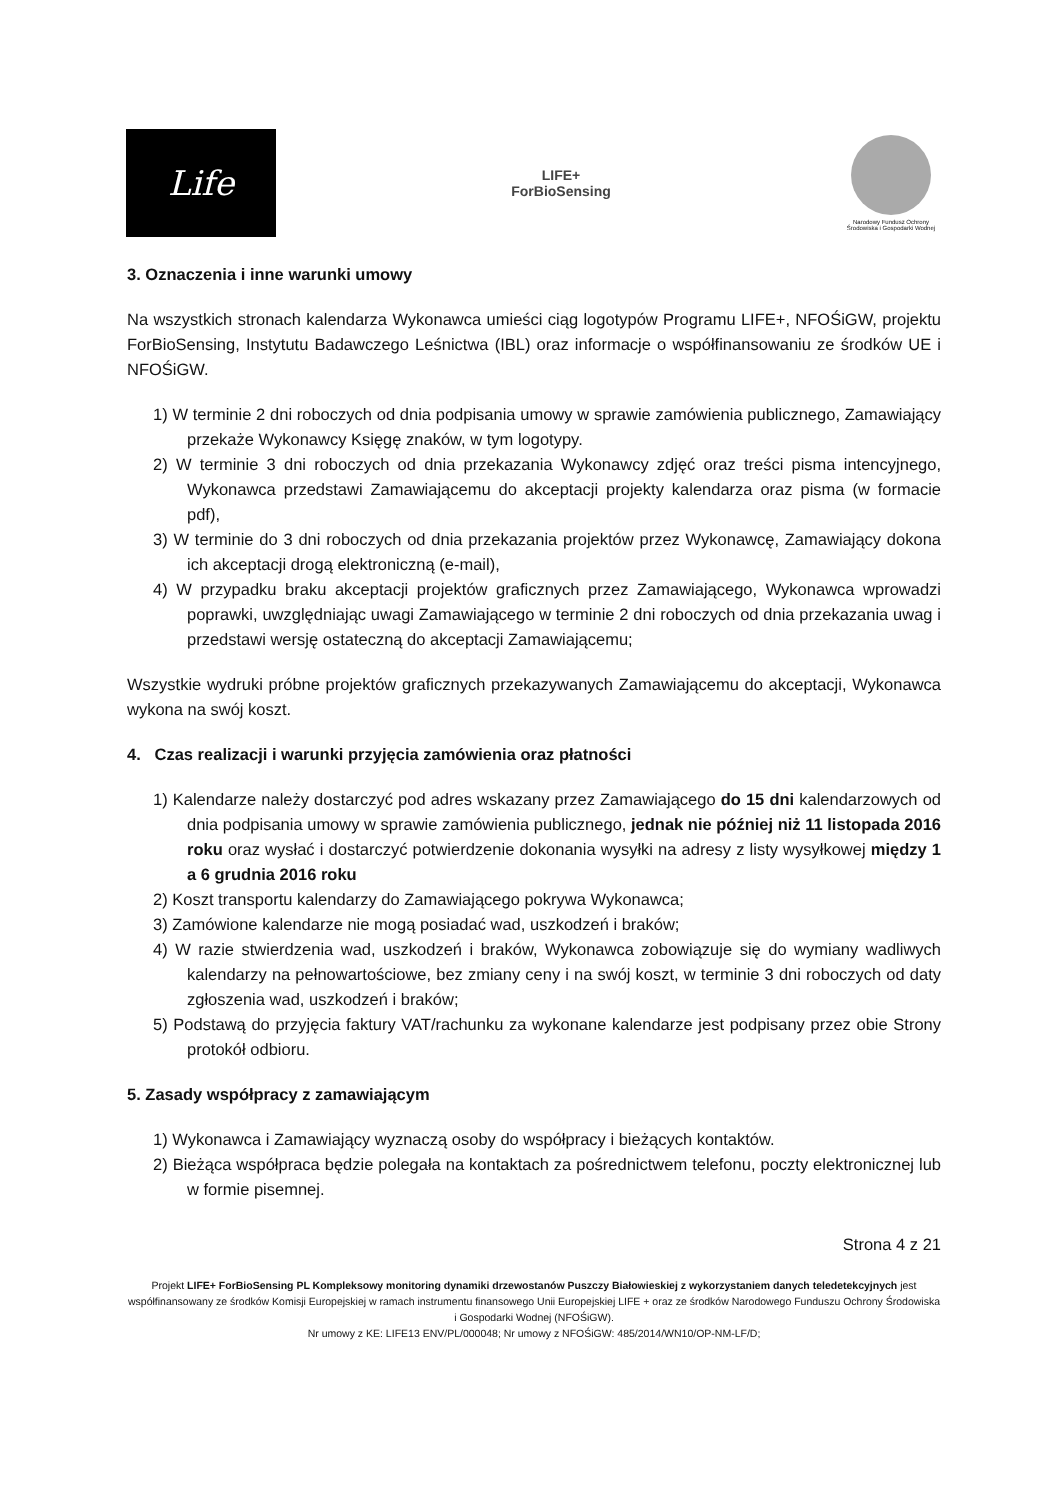Life
LIFE+
ForBioSensing
Narodowy Fundusz Ochrony Środowiska i Gospodarki Wodnej
3. Oznaczenia i inne warunki umowy
Na wszystkich stronach kalendarza Wykonawca umieści ciąg logotypów Programu LIFE+, NFOŚiGW, projektu ForBioSensing, Instytutu Badawczego Leśnictwa (IBL) oraz informacje o współfinansowaniu ze środków UE i NFOŚiGW.
1) W terminie 2 dni roboczych od dnia podpisania umowy w sprawie zamówienia publicznego, Zamawiający przekaże Wykonawcy Księgę znaków, w tym logotypy.
2) W terminie 3 dni roboczych od dnia przekazania Wykonawcy zdjęć oraz treści pisma intencyjnego, Wykonawca przedstawi Zamawiającemu do akceptacji projekty kalendarza oraz pisma (w formacie pdf),
3) W terminie do 3 dni roboczych od dnia przekazania projektów przez Wykonawcę, Zamawiający dokona ich akceptacji drogą elektroniczną (e-mail),
4) W przypadku braku akceptacji projektów graficznych przez Zamawiającego, Wykonawca wprowadzi poprawki, uwzględniając uwagi Zamawiającego w terminie 2 dni roboczych od dnia przekazania uwag i przedstawi wersję ostateczną do akceptacji Zamawiającemu;
Wszystkie wydruki próbne projektów graficznych przekazywanych Zamawiającemu do akceptacji, Wykonawca wykona na swój koszt.
4. Czas realizacji i warunki przyjęcia zamówienia oraz płatności
1) Kalendarze należy dostarczyć pod adres wskazany przez Zamawiającego do 15 dni kalendarzowych od dnia podpisania umowy w sprawie zamówienia publicznego, jednak nie później niż 11 listopada 2016 roku oraz wysłać i dostarczyć potwierdzenie dokonania wysyłki na adresy z listy wysyłkowej między 1 a 6 grudnia 2016 roku
2) Koszt transportu kalendarzy do Zamawiającego pokrywa Wykonawca;
3) Zamówione kalendarze nie mogą posiadać wad, uszkodzeń i braków;
4) W razie stwierdzenia wad, uszkodzeń i braków, Wykonawca zobowiązuje się do wymiany wadliwych kalendarzy na pełnowartościowe, bez zmiany ceny i na swój koszt, w terminie 3 dni roboczych od daty zgłoszenia wad, uszkodzeń i braków;
5) Podstawą do przyjęcia faktury VAT/rachunku za wykonane kalendarze jest podpisany przez obie Strony protokół odbioru.
5. Zasady współpracy z zamawiającym
1) Wykonawca i Zamawiający wyznaczą osoby do współpracy i bieżących kontaktów.
2) Bieżąca współpraca będzie polegała na kontaktach za pośrednictwem telefonu, poczty elektronicznej lub w formie pisemnej.
Strona 4 z 21
Projekt LIFE+ ForBioSensing PL Kompleksowy monitoring dynamiki drzewostanów Puszczy Białowieskiej z wykorzystaniem danych teledetekcyjnych jest współfinansowany ze środków Komisji Europejskiej w ramach instrumentu finansowego Unii Europejskiej LIFE + oraz ze środków Narodowego Funduszu Ochrony Środowiska i Gospodarki Wodnej (NFOŚiGW).
Nr umowy z KE: LIFE13 ENV/PL/000048; Nr umowy z NFOŚiGW: 485/2014/WN10/OP-NM-LF/D;